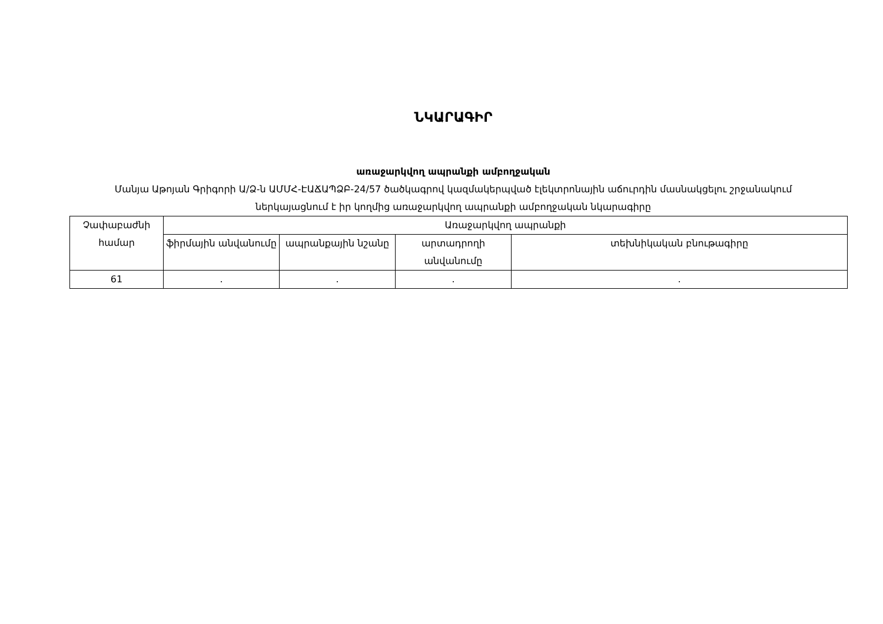ՆԿԱՐԱԳԻՐ
առաջարկվող ապրանքի ամբողջական
Մանյա Աթոյան Գրիգորի Ա/Ձ-ն ԱՄՄՀ-ԷԱՃԱՊՁԲ-24/57 ծածկագրով կազմակերպված էլեկտրոնային աճուրդին մասնակցելու շրջանակում ներկայացնում է իր կողմից առաջարկվող ապրանքի ամբողջական նկարագիրը
| Չափաբաժնի համար | Առաջարկվող ապրանքի | | | |
| --- | --- | --- | --- | --- |
| | ֆիրմային անվանումը | ապրանքային նշանը | արտադրողի անվանումը | տեխնիկական բնութագիրը |
| 61 | . | . | . | . |